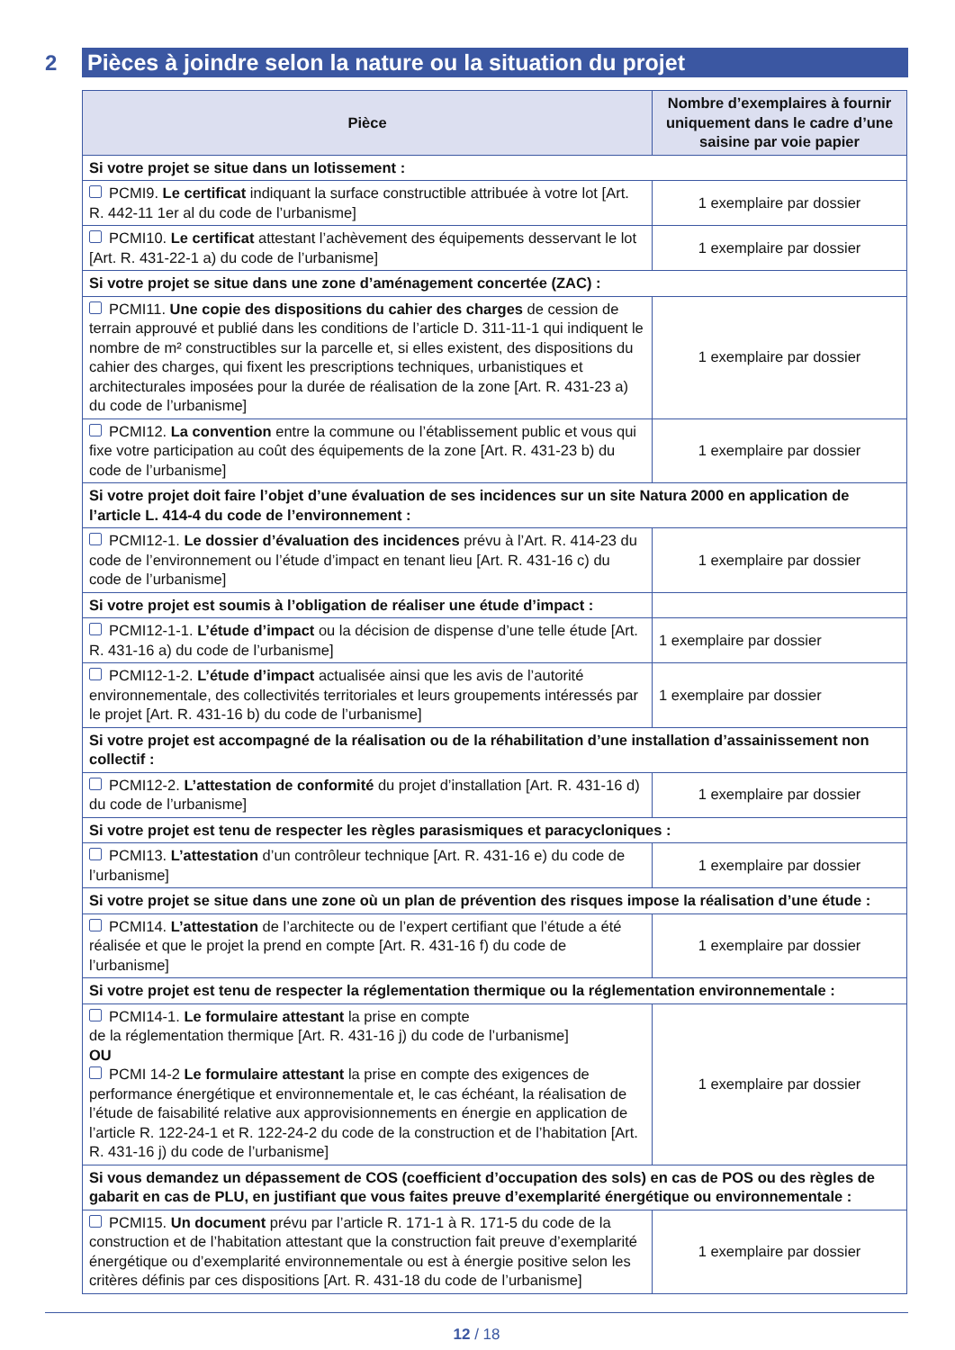2
Pièces à joindre selon la nature ou la situation du projet
| Pièce | Nombre d’exemplaires à fournir uniquement dans le cadre d’une saisine par voie papier |
| --- | --- |
| Si votre projet se situe dans un lotissement : | |
| PCMI9. Le certificat indiquant la surface constructible attribuée à votre lot [Art. R. 442-11 1er al du code de l’urbanisme] | 1 exemplaire par dossier |
| PCMI10. Le certificat attestant l’achèvement des équipements desservant le lot [Art. R. 431-22-1 a) du code de l’urbanisme] | 1 exemplaire par dossier |
| Si votre projet se situe dans une zone d’aménagement concertée (ZAC) : | |
| PCMI11. Une copie des dispositions du cahier des charges de cession de terrain approuvé et publié dans les conditions de l’article D. 311-11-1 qui indiquent le nombre de m² constructibles sur la parcelle et, si elles existent, des dispositions du cahier des charges, qui fixent les prescriptions techniques, urbanistiques et architecturales imposées pour la durée de réalisation de la zone [Art. R. 431-23 a) du code de l’urbanisme] | 1 exemplaire par dossier |
| PCMI12. La convention entre la commune ou l’établissement public et vous qui fixe votre participation au coût des équipements de la zone [Art. R. 431-23 b) du code de l’urbanisme] | 1 exemplaire par dossier |
| Si votre projet doit faire l’objet d’une évaluation de ses incidences sur un site Natura 2000 en application de l’article L. 414-4 du code de l’environnement : | |
| PCMI12-1. Le dossier d’évaluation des incidences prévu à l’Art. R. 414-23 du code de l’environnement ou l’étude d’impact en tenant lieu [Art. R. 431-16 c) du code de l’urbanisme] | 1 exemplaire par dossier |
| Si votre projet est soumis à l’obligation de réaliser une étude d’impact : | |
| PCMI12-1-1. L’étude d’impact ou la décision de dispense d’une telle étude [Art. R. 431-16 a) du code de l’urbanisme] | 1 exemplaire par dossier |
| PCMI12-1-2. L’étude d’impact actualisée ainsi que les avis de l’autorité environnementale, des collectivités territoriales et leurs groupements intéressés par le projet [Art. R. 431-16 b) du code de l’urbanisme] | 1 exemplaire par dossier |
| Si votre projet est accompagné de la réalisation ou de la réhabilitation d’une installation d’assainissement non collectif : | |
| PCMI12-2. L’attestation de conformité du projet d’installation [Art. R. 431-16 d) du code de l’urbanisme] | 1 exemplaire par dossier |
| Si votre projet est tenu de respecter les règles parasismiques et paracycloniques : | |
| PCMI13. L’attestation d’un contrôleur technique [Art. R. 431-16 e) du code de l’urbanisme] | 1 exemplaire par dossier |
| Si votre projet se situe dans une zone où un plan de prévention des risques impose la réalisation d’une étude : | |
| PCMI14. L’attestation de l’architecte ou de l’expert certifiant que l’étude a été réalisée et que le projet la prend en compte [Art. R. 431-16 f) du code de l’urbanisme] | 1 exemplaire par dossier |
| Si votre projet est tenu de respecter la réglementation thermique ou la réglementation environnementale : | |
| PCMI14-1. Le formulaire attestant la prise en compte de la réglementation thermique [Art. R. 431-16 j) du code de l’urbanisme] OU PCMI 14-2 Le formulaire attestant la prise en compte des exigences de performance énergétique et environnementale et, le cas échéant, la réalisation de l’étude de faisabilité relative aux approvisionnements en énergie en application de l’article R. 122-24-1 et R. 122-24-2 du code de la construction et de l’habitation [Art. R. 431-16 j) du code de l’urbanisme] | 1 exemplaire par dossier |
| Si vous demandez un dépassement de COS (coefficient d’occupation des sols) en cas de POS ou des règles de gabarit en cas de PLU, en justifiant que vous faites preuve d’exemplarité énergétique ou environnementale : | |
| PCMI15. Un document prévu par l’article R. 171-1 à R. 171-5 du code de la construction et de l’habitation attestant que la construction fait preuve d’exemplarité énergétique ou d’exemplarité environnementale ou est à énergie positive selon les critères définis par ces dispositions [Art. R. 431-18 du code de l’urbanisme] | 1 exemplaire par dossier |
12 / 18